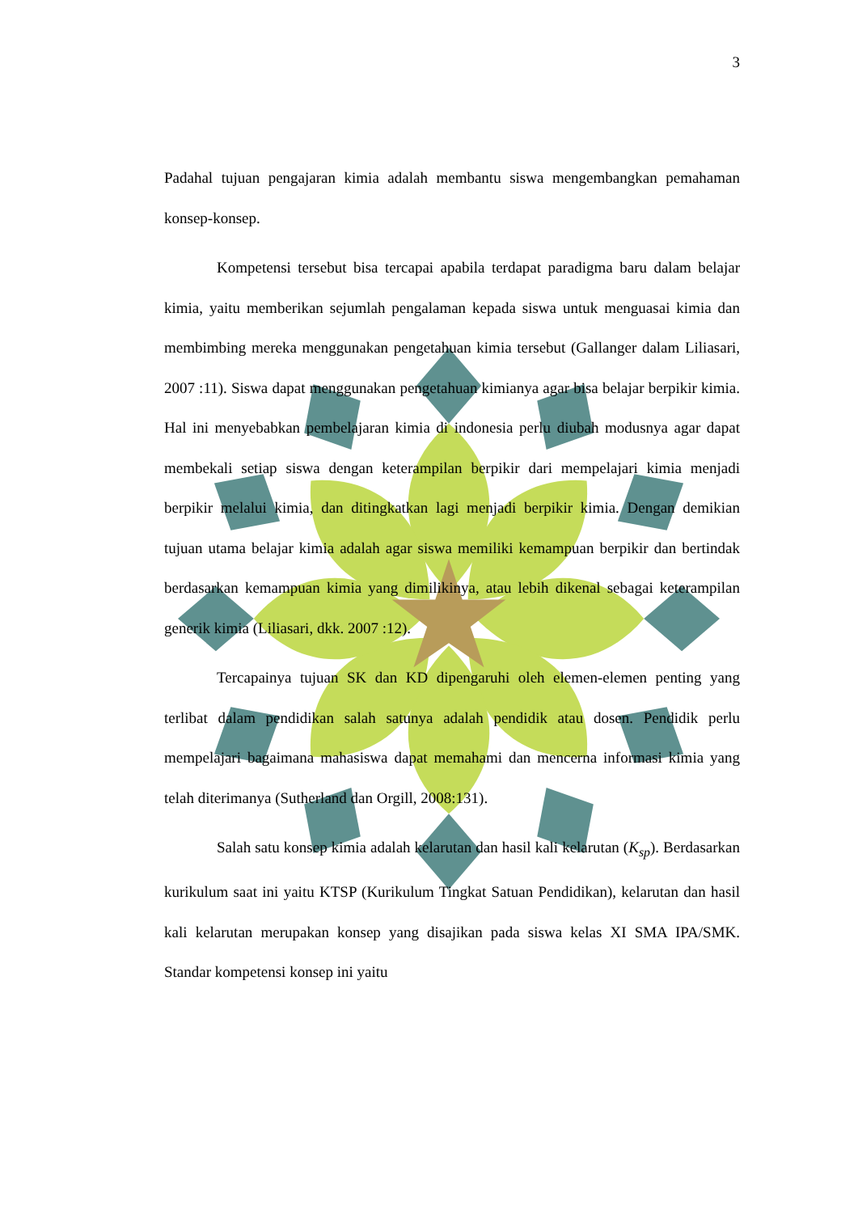3
Padahal tujuan pengajaran kimia adalah membantu siswa mengembangkan pemahaman konsep-konsep.
Kompetensi tersebut bisa tercapai apabila terdapat paradigma baru dalam belajar kimia, yaitu memberikan sejumlah pengalaman kepada siswa untuk menguasai kimia dan membimbing mereka menggunakan pengetahuan kimia tersebut (Gallanger dalam Liliasari, 2007 :11). Siswa dapat menggunakan pengetahuan kimianya agar bisa belajar berpikir kimia. Hal ini menyebabkan pembelajaran kimia di indonesia perlu diubah modusnya agar dapat membekali setiap siswa dengan keterampilan berpikir dari mempelajari kimia menjadi berpikir melalui kimia, dan ditingkatkan lagi menjadi berpikir kimia. Dengan demikian tujuan utama belajar kimia adalah agar siswa memiliki kemampuan berpikir dan bertindak berdasarkan kemampuan kimia yang dimilikinya, atau lebih dikenal sebagai keterampilan generik kimia (Liliasari, dkk. 2007 :12).
Tercapainya tujuan SK dan KD dipengaruhi oleh elemen-elemen penting yang terlibat dalam pendidikan salah satunya adalah pendidik atau dosen. Pendidik perlu mempelajari bagaimana mahasiswa dapat memahami dan mencerna informasi kimia yang telah diterimanya (Sutherland dan Orgill, 2008:131).
Salah satu konsep kimia adalah kelarutan dan hasil kali kelarutan (K<sub>sp</sub>). Berdasarkan kurikulum saat ini yaitu KTSP (Kurikulum Tingkat Satuan Pendidikan), kelarutan dan hasil kali kelarutan merupakan konsep yang disajikan pada siswa kelas XI SMA IPA/SMK. Standar kompetensi konsep ini yaitu